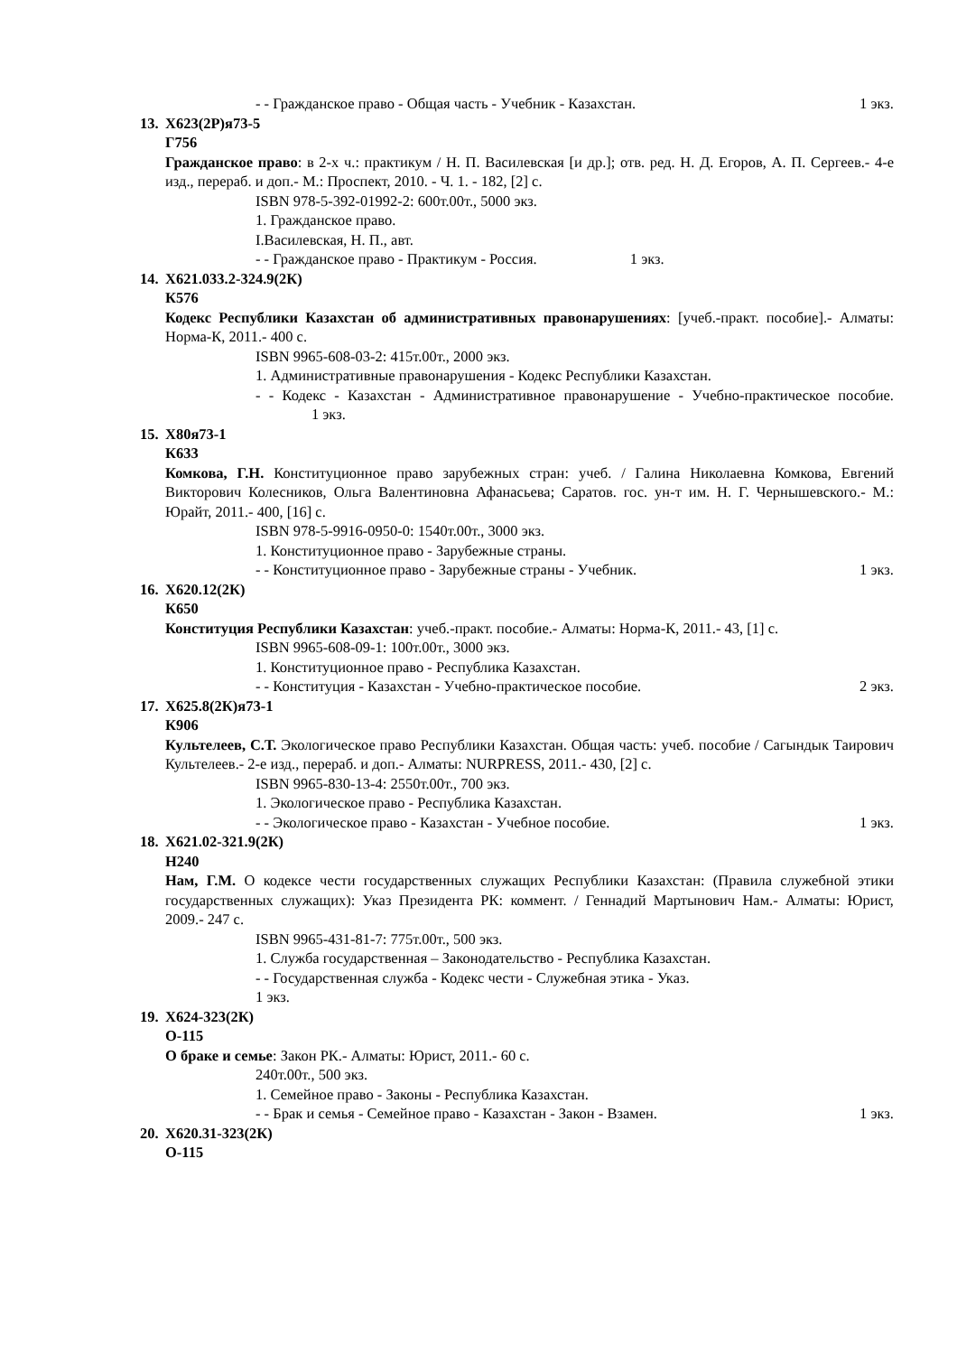- - Гражданское право - Общая часть - Учебник - Казахстан. 1 экз.
13. Х623(2Р)я73-5
Г756
Гражданское право: в 2-х ч.: практикум / Н. П. Василевская [и др.]; отв. ред. Н. Д. Егоров, А. П. Сергеев.- 4-е изд., перераб. и доп.- М.: Проспект, 2010. - Ч. 1. - 182, [2] с.
ISBN 978-5-392-01992-2: 600т.00т., 5000 экз.
1. Гражданское право.
I.Василевская, Н. П., авт.
- - Гражданское право - Практикум - Россия. 1 экз.
14. Х621.033.2-324.9(2К)
К576
Кодекс Республики Казахстан об административных правонарушениях: [учеб.-практ. пособие].- Алматы: Норма-К, 2011.- 400 с.
ISBN 9965-608-03-2: 415т.00т., 2000 экз.
1. Административные правонарушения - Кодекс Республики Казахстан.
- - Кодекс - Казахстан - Административное правонарушение - Учебно-практическое пособие. 1 экз.
15. Х80я73-1
К633
Комкова, Г.Н. Конституционное право зарубежных стран: учеб. / Галина Николаевна Комкова, Евгений Викторович Колесников, Ольга Валентиновна Афанасьева; Саратов. гос. ун-т им. Н. Г. Чернышевского.- М.: Юрайт, 2011.- 400, [16] с.
ISBN 978-5-9916-0950-0: 1540т.00т., 3000 экз.
1. Конституционное право - Зарубежные страны.
- - Конституционное право - Зарубежные страны - Учебник. 1 экз.
16. Х620.12(2К)
К650
Конституция Республики Казахстан: учеб.-практ. пособие.- Алматы: Норма-К, 2011.- 43, [1] с.
ISBN 9965-608-09-1: 100т.00т., 3000 экз.
1. Конституционное право - Республика Казахстан.
- - Конституция - Казахстан - Учебно-практическое пособие. 2 экз.
17. Х625.8(2К)я73-1
К906
Культелеев, С.Т. Экологическое право Республики Казахстан. Общая часть: учеб. пособие / Сагындык Таирович Культелеев.- 2-е изд., перераб. и доп.- Алматы: NURPRESS, 2011.- 430, [2] с.
ISBN 9965-830-13-4: 2550т.00т., 700 экз.
1. Экологическое право - Республика Казахстан.
- - Экологическое право - Казахстан - Учебное пособие. 1 экз.
18. Х621.02-321.9(2К)
Н240
Нам, Г.М. О кодексе чести государственных служащих Республики Казахстан: (Правила служебной этики государственных служащих): Указ Президента РК: коммент. / Геннадий Мартынович Нам.- Алматы: Юрист, 2009.- 247 с.
ISBN 9965-431-81-7: 775т.00т., 500 экз.
1. Служба государственная – Законодательство - Республика Казахстан.
- - Государственная служба - Кодекс чести - Служебная этика - Указ.
1 экз.
19. Х624-323(2К)
О-115
О браке и семье: Закон РК.- Алматы: Юрист, 2011.- 60 с.
240т.00т., 500 экз.
1. Семейное право - Законы - Республика Казахстан.
- - Брак и семья - Семейное право - Казахстан - Закон - Взамен. 1 экз.
20. Х620.31-323(2К)
О-115